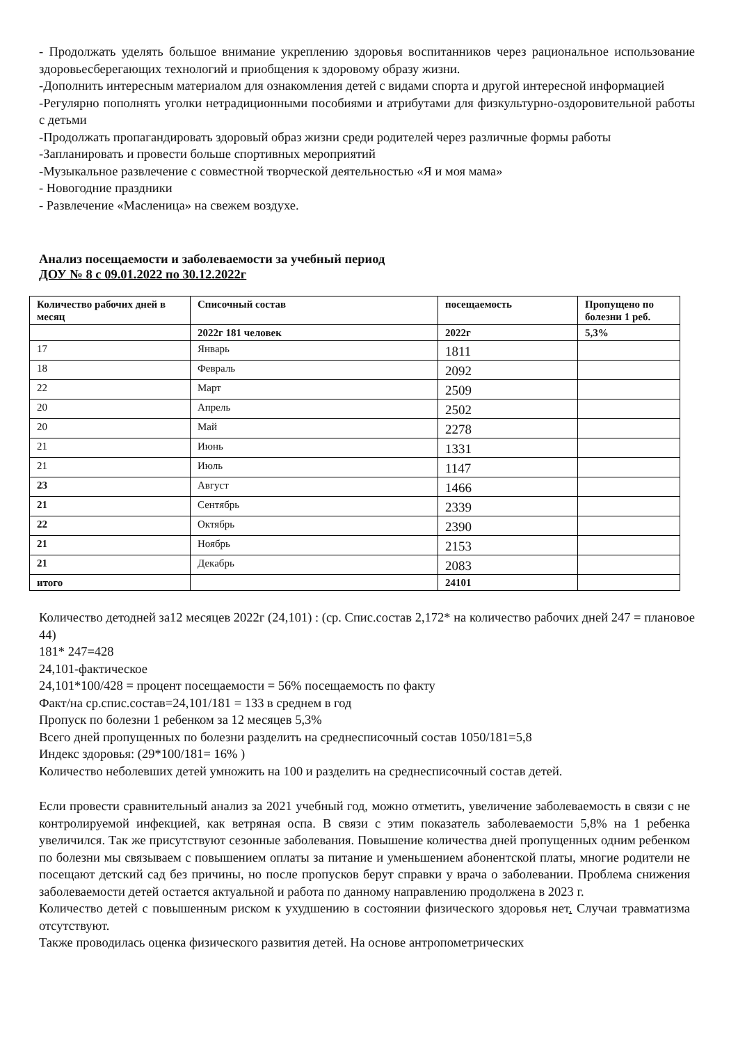- Продолжать уделять большое внимание укреплению здоровья воспитанников через рациональное использование здоровьесберегающих технологий и приобщения к здоровому образу жизни.
-Дополнить интересным материалом для ознакомления детей с видами спорта и другой интересной информацией
-Регулярно пополнять уголки нетрадиционными пособиями и атрибутами для физкультурно-оздоровительной работы с детьми
-Продолжать пропагандировать здоровый образ жизни среди родителей через различные формы работы
-Запланировать и провести больше спортивных мероприятий
-Музыкальное развлечение с совместной творческой деятельностью «Я и моя мама»
- Новогодние праздники
- Развлечение «Масленица» на свежем воздухе.
Анализ посещаемости и заболеваемости за учебный период
ДОУ № 8 с 09.01.2022 по 30.12.2022г
| Количество рабочих дней в месяц | Списочный состав | посещаемость | Пропущено по болезни 1 реб. |
| | 2022г 181 человек | 2022г | 5,3% |
| 17 | Январь | 1811 | |
| 18 | Февраль | 2092 | |
| 22 | Март | 2509 | |
| 20 | Апрель | 2502 | |
| 20 | Май | 2278 | |
| 21 | Июнь | 1331 | |
| 21 | Июль | 1147 | |
| 23 | Август | 1466 | |
| 21 | Сентябрь | 2339 | |
| 22 | Октябрь | 2390 | |
| 21 | Ноябрь | 2153 | |
| 21 | Декабрь | 2083 | |
| итого | | 24101 | |
Количество детодней за12 месяцев 2022г (24,101) : (ср. Спис.состав 2,172* на количество рабочих дней 247 = плановое 44)
181* 247=428
24,101-фактическое
24,101*100/428 = процент посещаемости = 56% посещаемость по факту
Факт/на ср.спис.состав=24,101/181 = 133 в среднем в год
Пропуск по болезни 1 ребенком за 12 месяцев 5,3%
Всего дней пропущенных по болезни разделить на среднесписочный состав 1050/181=5,8
Индекс здоровья: (29*100/181= 16% )
Количество неболевших детей умножить на 100 и разделить на среднесписочный состав детей.
Если провести сравнительный анализ за 2021 учебный год, можно отметить, увеличение заболеваемость в связи с не контролируемой инфекцией, как ветряная оспа. В связи с этим показатель заболеваемости 5,8% на 1 ребенка увеличился. Так же присутствуют сезонные заболевания. Повышение количества дней пропущенных одним ребенком по болезни мы связываем с повышением оплаты за питание и уменьшением абонентской платы, многие родители не посещают детский сад без причины, но после пропусков берут справки у врача о заболевании. Проблема снижения заболеваемости детей остается актуальной и работа по данному направлению продолжена в 2023 г.
Количество детей с повышенным риском к ухудшению в состоянии физического здоровья нет. Случаи травматизма отсутствуют.
Также проводилась оценка физического развития детей. На основе антропометрических